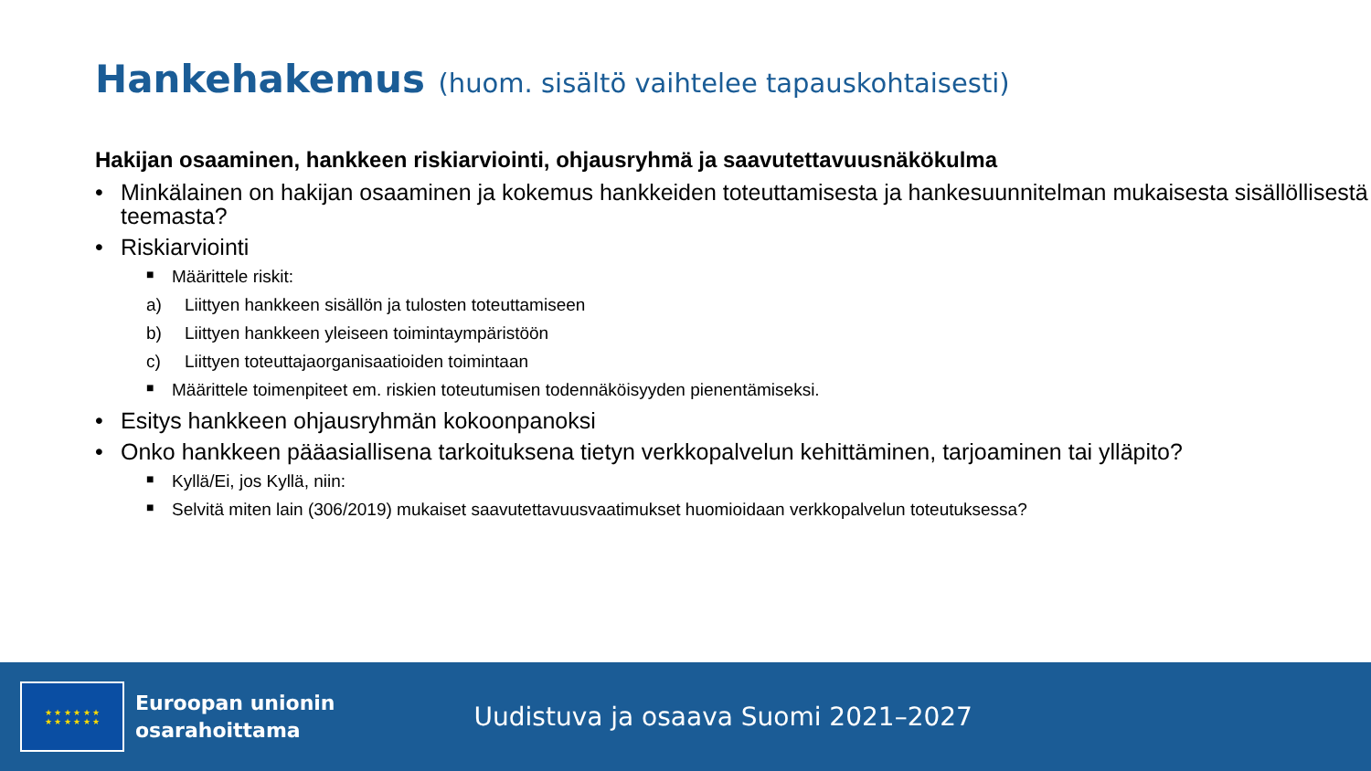Hankehakemus (huom. sisältö vaihtelee tapauskohtaisesti)
Hakijan osaaminen, hankkeen riskiarviointi, ohjausryhmä ja saavutettavuusnäkökulma
• Minkälainen on hakijan osaaminen ja kokemus hankkeiden toteuttamisesta ja hankesuunnitelman mukaisesta sisällöllisestä teemasta?
• Riskiarviointi
■ Määrittele riskit:
a) Liittyen hankkeen sisällön ja tulosten toteuttamiseen
b) Liittyen hankkeen yleiseen toimintaympäristöön
c) Liittyen toteuttajaorganisaatioiden toimintaan
■ Määrittele toimenpiteet em. riskien toteutumisen todennäköisyyden pienentämiseksi.
• Esitys hankkeen ohjausryhmän kokoonpanoksi
• Onko hankkeen pääasiallisena tarkoituksena tietyn verkkopalvelun kehittäminen, tarjoaminen tai ylläpito?
■ Kyllä/Ei, jos Kyllä, niin:
■ Selvitä miten lain (306/2019) mukaiset saavutettavuusvaatimukset huomioidaan verkkopalvelun toteutuksessa?
★ ★ ★ ★ ★ ★
★ ★ ★ ★ ★ ★
Euroopan unionin
osarahoittama
Uudistuva ja osaava Suomi 2021–2027